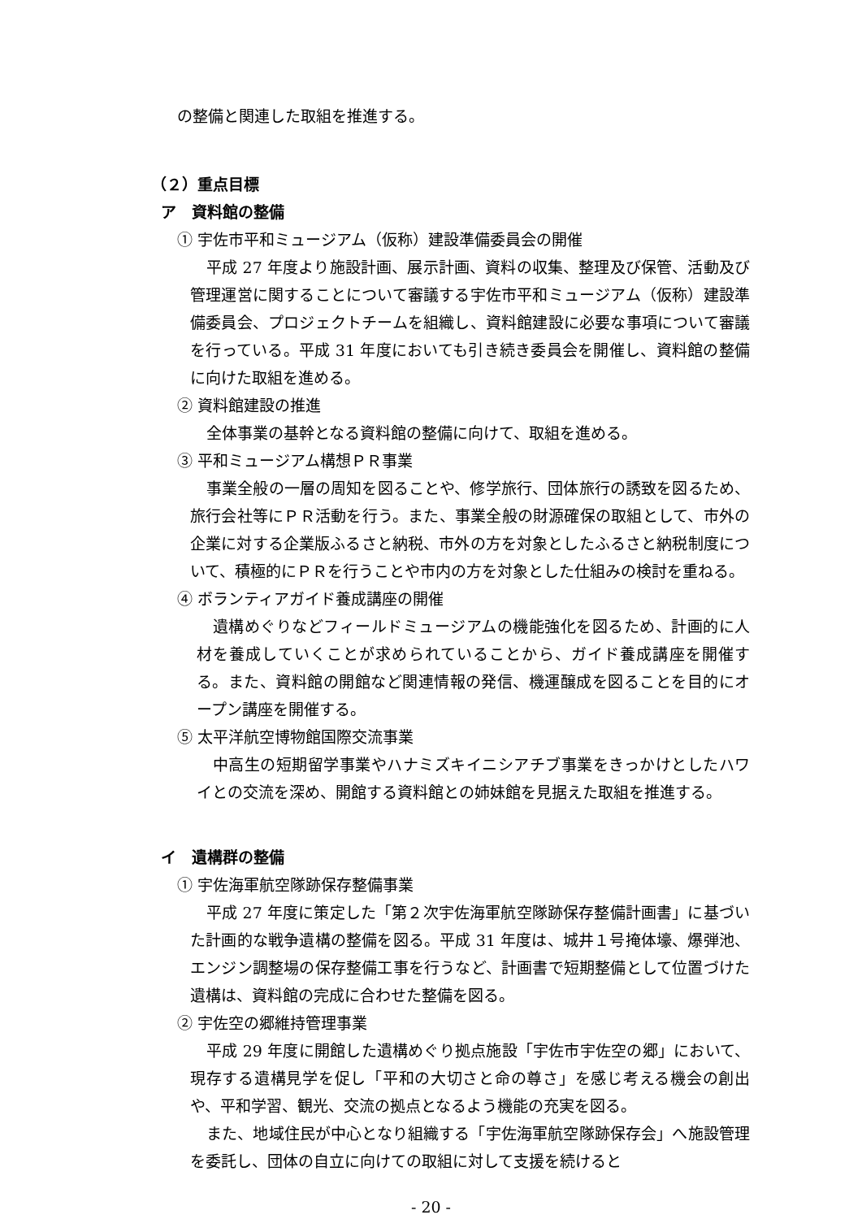の整備と関連した取組を推進する。
（２）重点目標
ア　資料館の整備
① 宇佐市平和ミュージアム（仮称）建設準備委員会の開催
平成 27 年度より施設計画、展示計画、資料の収集、整理及び保管、活動及び管理運営に関することについて審議する宇佐市平和ミュージアム（仮称）建設準備委員会、プロジェクトチームを組織し、資料館建設に必要な事項について審議を行っている。平成 31 年度においても引き続き委員会を開催し、資料館の整備に向けた取組を進める。
② 資料館建設の推進
全体事業の基幹となる資料館の整備に向けて、取組を進める。
③ 平和ミュージアム構想ＰＲ事業
事業全般の一層の周知を図ることや、修学旅行、団体旅行の誘致を図るため、旅行会社等にＰＲ活動を行う。また、事業全般の財源確保の取組として、市外の企業に対する企業版ふるさと納税、市外の方を対象としたふるさと納税制度について、積極的にＰＲを行うことや市内の方を対象とした仕組みの検討を重ねる。
④ ボランティアガイド養成講座の開催
遺構めぐりなどフィールドミュージアムの機能強化を図るため、計画的に人材を養成していくことが求められていることから、ガイド養成講座を開催する。また、資料館の開館など関連情報の発信、機運醸成を図ることを目的にオープン講座を開催する。
⑤ 太平洋航空博物館国際交流事業
中高生の短期留学事業やハナミズキイニシアチブ事業をきっかけとしたハワイとの交流を深め、開館する資料館との姉妹館を見据えた取組を推進する。
イ　遺構群の整備
① 宇佐海軍航空隊跡保存整備事業
平成 27 年度に策定した「第２次宇佐海軍航空隊跡保存整備計画書」に基づいた計画的な戦争遺構の整備を図る。平成 31 年度は、城井１号掩体壕、爆弾池、エンジン調整場の保存整備工事を行うなど、計画書で短期整備として位置づけた遺構は、資料館の完成に合わせた整備を図る。
② 宇佐空の郷維持管理事業
平成 29 年度に開館した遺構めぐり拠点施設「宇佐市宇佐空の郷」において、現存する遺構見学を促し「平和の大切さと命の尊さ」を感じ考える機会の創出や、平和学習、観光、交流の拠点となるよう機能の充実を図る。
また、地域住民が中心となり組織する「宇佐海軍航空隊跡保存会」へ施設管理を委託し、団体の自立に向けての取組に対して支援を続けると
- 20 -